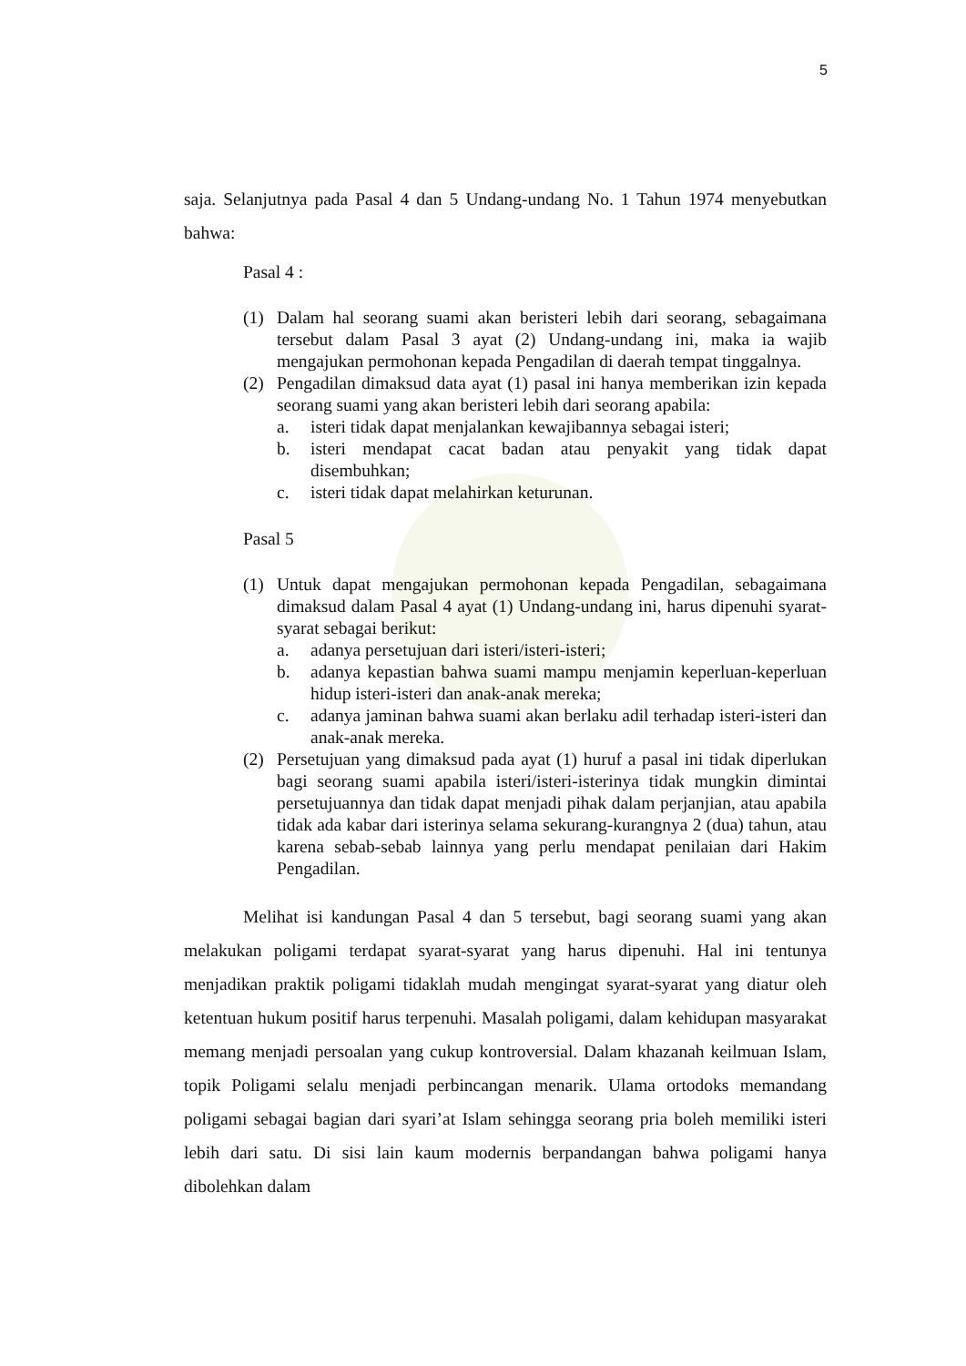5
saja. Selanjutnya pada Pasal 4 dan 5 Undang-undang No. 1 Tahun 1974 menyebutkan bahwa:
Pasal 4 :
(1) Dalam hal seorang suami akan beristeri lebih dari seorang, sebagaimana tersebut dalam Pasal 3 ayat (2) Undang-undang ini, maka ia wajib mengajukan permohonan kepada Pengadilan di daerah tempat tinggalnya.
(2) Pengadilan dimaksud data ayat (1) pasal ini hanya memberikan izin kepada seorang suami yang akan beristeri lebih dari seorang apabila:
a. isteri tidak dapat menjalankan kewajibannya sebagai isteri;
b. isteri mendapat cacat badan atau penyakit yang tidak dapat disembuhkan;
c. isteri tidak dapat melahirkan keturunan.
Pasal 5
(1) Untuk dapat mengajukan permohonan kepada Pengadilan, sebagaimana dimaksud dalam Pasal 4 ayat (1) Undang-undang ini, harus dipenuhi syarat-syarat sebagai berikut:
a. adanya persetujuan dari isteri/isteri-isteri;
b. adanya kepastian bahwa suami mampu menjamin keperluan-keperluan hidup isteri-isteri dan anak-anak mereka;
c. adanya jaminan bahwa suami akan berlaku adil terhadap isteri-isteri dan anak-anak mereka.
(2) Persetujuan yang dimaksud pada ayat (1) huruf a pasal ini tidak diperlukan bagi seorang suami apabila isteri/isteri-isterinya tidak mungkin dimintai persetujuannya dan tidak dapat menjadi pihak dalam perjanjian, atau apabila tidak ada kabar dari isterinya selama sekurang-kurangnya 2 (dua) tahun, atau karena sebab-sebab lainnya yang perlu mendapat penilaian dari Hakim Pengadilan.
Melihat isi kandungan Pasal 4 dan 5 tersebut, bagi seorang suami yang akan melakukan poligami terdapat syarat-syarat yang harus dipenuhi. Hal ini tentunya menjadikan praktik poligami tidaklah mudah mengingat syarat-syarat yang diatur oleh ketentuan hukum positif harus terpenuhi. Masalah poligami, dalam kehidupan masyarakat memang menjadi persoalan yang cukup kontroversial. Dalam khazanah keilmuan Islam, topik Poligami selalu menjadi perbincangan menarik. Ulama ortodoks memandang poligami sebagai bagian dari syari’at Islam sehingga seorang pria boleh memiliki isteri lebih dari satu. Di sisi lain kaum modernis berpandangan bahwa poligami hanya dibolehkan dalam